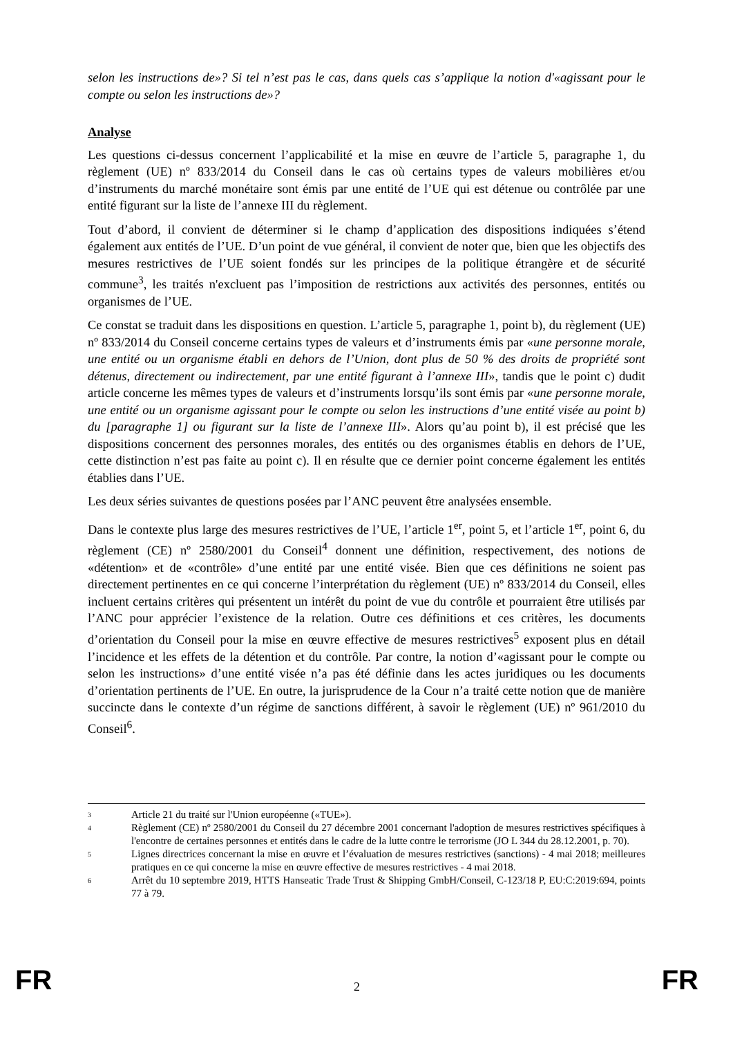selon les instructions de»? Si tel n’est pas le cas, dans quels cas s’applique la notion d'«agissant pour le compte ou selon les instructions de»?
Analyse
Les questions ci-dessus concernent l’applicabilité et la mise en œuvre de l’article 5, paragraphe 1, du règlement (UE) nº 833/2014 du Conseil dans le cas où certains types de valeurs mobilières et/ou d’instruments du marché monétaire sont émis par une entité de l’UE qui est détenue ou contrôlée par une entité figurant sur la liste de l’annexe III du règlement.
Tout d’abord, il convient de déterminer si le champ d’application des dispositions indiquées s’étend également aux entités de l’UE. D’un point de vue général, il convient de noter que, bien que les objectifs des mesures restrictives de l’UE soient fondés sur les principes de la politique étrangère et de sécurité commune<sup>3</sup>, les traités n'excluent pas l’imposition de restrictions aux activités des personnes, entités ou organismes de l’UE.
Ce constat se traduit dans les dispositions en question. L’article 5, paragraphe 1, point b), du règlement (UE) nº 833/2014 du Conseil concerne certains types de valeurs et d’instruments émis par «une personne morale, une entité ou un organisme établi en dehors de l’Union, dont plus de 50 % des droits de propriété sont détenus, directement ou indirectement, par une entité figurant à l’annexe III», tandis que le point c) dudit article concerne les mêmes types de valeurs et d’instruments lorsqu’ils sont émis par «une personne morale, une entité ou un organisme agissant pour le compte ou selon les instructions d’une entité visée au point b) du [paragraphe 1] ou figurant sur la liste de l’annexe III». Alors qu’au point b), il est précisé que les dispositions concernent des personnes morales, des entités ou des organismes établis en dehors de l’UE, cette distinction n’est pas faite au point c). Il en résulte que ce dernier point concerne également les entités établies dans l’UE.
Les deux séries suivantes de questions posées par l’ANC peuvent être analysées ensemble.
Dans le contexte plus large des mesures restrictives de l’UE, l’article 1<sup>er</sup>, point 5, et l’article 1<sup>er</sup>, point 6, du règlement (CE) nº 2580/2001 du Conseil<sup>4</sup> donnent une définition, respectivement, des notions de «détention» et de «contrôle» d’une entité par une entité visée. Bien que ces définitions ne soient pas directement pertinentes en ce qui concerne l’interprétation du règlement (UE) nº 833/2014 du Conseil, elles incluent certains critères qui présentent un intérêt du point de vue du contrôle et pourraient être utilisés par l’ANC pour apprécier l’existence de la relation. Outre ces définitions et ces critères, les documents d’orientation du Conseil pour la mise en œuvre effective de mesures restrictives<sup>5</sup> exposent plus en détail l’incidence et les effets de la détention et du contrôle. Par contre, la notion d’«agissant pour le compte ou selon les instructions» d’une entité visée n’a pas été définie dans les actes juridiques ou les documents d’orientation pertinents de l’UE. En outre, la jurisprudence de la Cour n’a traité cette notion que de manière succincte dans le contexte d’un régime de sanctions différent, à savoir le règlement (UE) nº 961/2010 du Conseil<sup>6</sup>.
3 Article 21 du traité sur l'Union européenne («TUE»).
4 Règlement (CE) nº 2580/2001 du Conseil du 27 décembre 2001 concernant l'adoption de mesures restrictives spécifiques à l'encontre de certaines personnes et entités dans le cadre de la lutte contre le terrorisme (JO L 344 du 28.12.2001, p. 70).
5 Lignes directrices concernant la mise en œuvre et l’évaluation de mesures restrictives (sanctions) - 4 mai 2018; meilleures pratiques en ce qui concerne la mise en œuvre effective de mesures restrictives - 4 mai 2018.
6 Arrêt du 10 septembre 2019, HTTS Hanseatic Trade Trust & Shipping GmbH/Conseil, C-123/18 P, EU:C:2019:694, points 77 à 79.
FR 2 FR